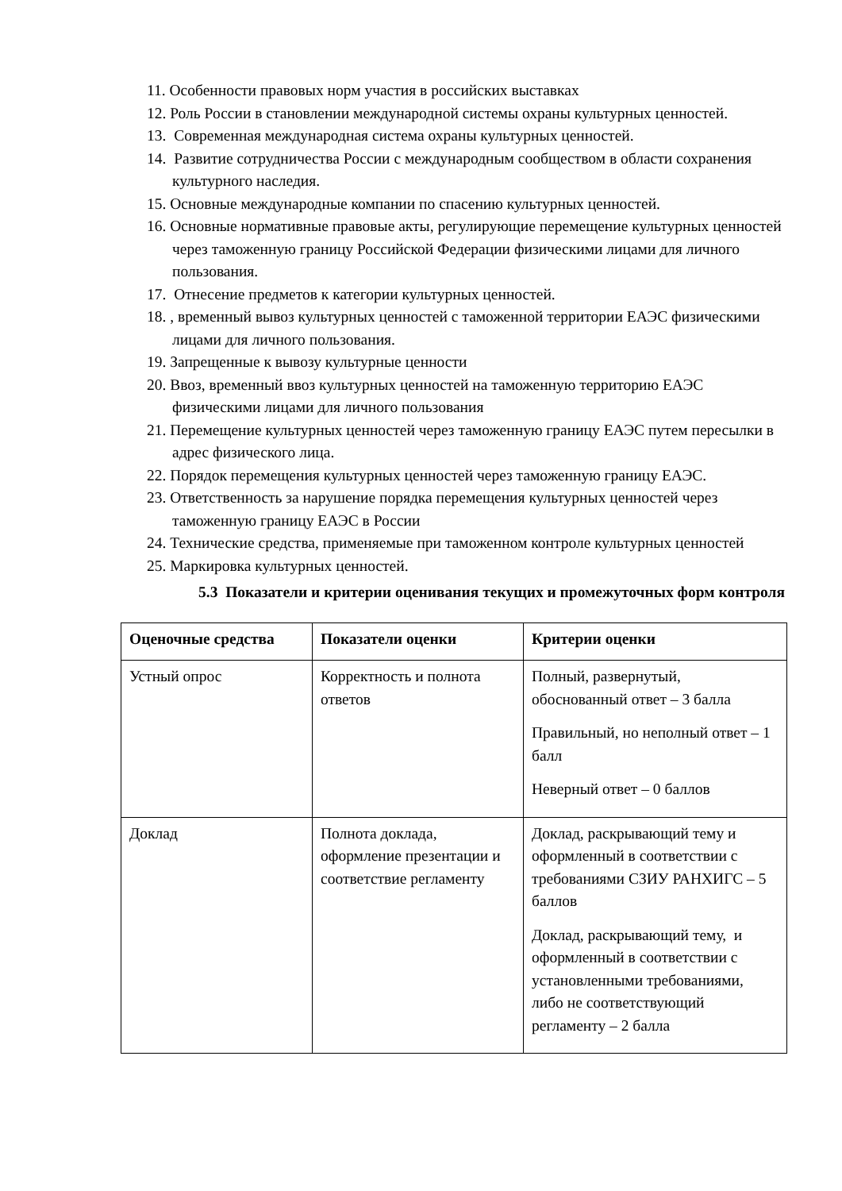11. Особенности правовых норм участия в российских выставках
12. Роль России в становлении международной системы охраны культурных ценностей.
13. Современная международная система охраны культурных ценностей.
14. Развитие сотрудничества России с международным сообществом в области сохранения культурного наследия.
15. Основные международные компании по спасению культурных ценностей.
16. Основные нормативные правовые акты, регулирующие перемещение культурных ценностей через таможенную границу Российской Федерации физическими лицами для личного пользования.
17. Отнесение предметов к категории культурных ценностей.
18. , временный вывоз культурных ценностей с таможенной территории ЕАЭС физическими лицами для личного пользования.
19. Запрещенные к вывозу культурные ценности
20. Ввоз, временный ввоз культурных ценностей на таможенную территорию ЕАЭС физическими лицами для личного пользования
21. Перемещение культурных ценностей через таможенную границу ЕАЭС путем пересылки в адрес физического лица.
22. Порядок перемещения культурных ценностей через таможенную границу ЕАЭС.
23. Ответственность за нарушение порядка перемещения культурных ценностей через таможенную границу ЕАЭС в России
24. Технические средства, применяемые при таможенном контроле культурных ценностей
25. Маркировка культурных ценностей.
5.3 Показатели и критерии оценивания текущих и промежуточных форм контроля
| Оценочные средства | Показатели оценки | Критерии оценки |
| --- | --- | --- |
| Устный опрос | Корректность и полнота ответов | Полный, развернутый, обоснованный ответ – 3 балла Правильный, но неполный ответ – 1 балл Неверный ответ – 0 баллов |
| Доклад | Полнота доклада, оформление презентации и соответствие регламенту | Доклад, раскрывающий тему и оформленный в соответствии с требованиями СЗИУ РАНХИГС – 5 баллов Доклад, раскрывающий тему, и оформленный в соответствии с установленными требованиями, либо не соответствующий регламенту – 2 балла |